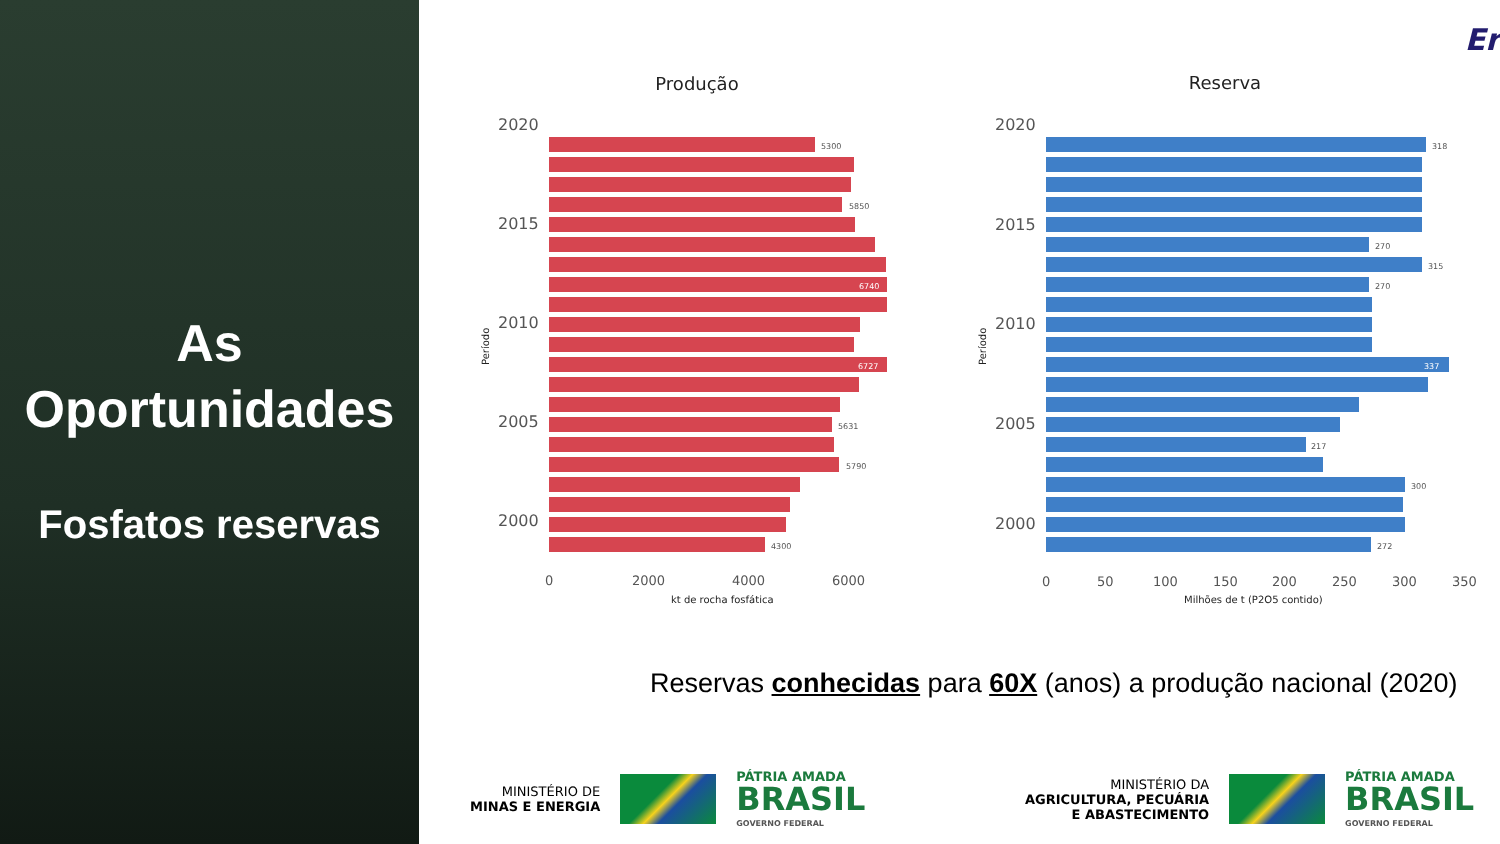As
Oportunidades
Fosfatos reservas
Er
Produção
Reserva
2020
2015
2010
2005
2000
2020
2015
2010
2005
2000
5300
5850
6740
6727
5631
5790
4300
318
270
315
270
337
217
300
272
0
2000
4000
6000
0
50
100
150
200
250
300
350
kt de rocha fosfática
Milhões de t (P2O5 contido)
Período
Período
Reservas conhecidas para 60X (anos) a produção nacional (2020)
MINISTÉRIO DE
MINAS E ENERGIA
PÁTRIA AMADA
BRASIL
GOVERNO FEDERAL
MINISTÉRIO DA
AGRICULTURA, PECUÁRIA
E ABASTECIMENTO
PÁTRIA AMADA
BRASIL
GOVERNO FEDERAL